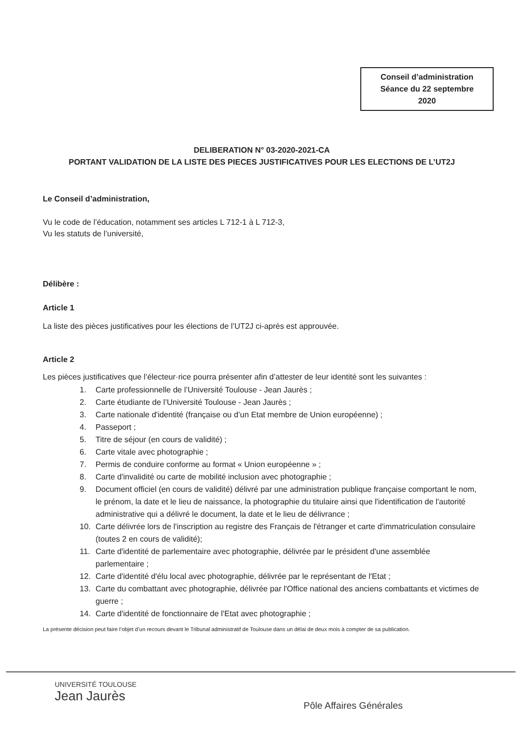Conseil d’administration
Séance du 22 septembre
2020
DELIBERATION N° 03-2020-2021-CA
PORTANT VALIDATION DE LA LISTE DES PIECES JUSTIFICATIVES POUR LES ELECTIONS DE L’UT2J
Le Conseil d’administration,
Vu le code de l’éducation, notamment ses articles L 712-1 à L 712-3,
Vu les statuts de l’université,
Délibère :
Article 1
La liste des pièces justificatives pour les élections de l’UT2J ci-après est approuvée.
Article 2
Les pièces justificatives que l’électeur·rice pourra présenter afin d’attester de leur identité sont les suivantes :
1. Carte professionnelle de l’Université Toulouse - Jean Jaurès ;
2. Carte étudiante de l’Université Toulouse - Jean Jaurès ;
3. Carte nationale d'identité (française ou d’un Etat membre de Union européenne) ;
4. Passeport ;
5. Titre de séjour (en cours de validité) ;
6. Carte vitale avec photographie ;
7. Permis de conduire conforme au format « Union européenne » ;
8. Carte d'invalidité ou carte de mobilité inclusion avec photographie ;
9. Document officiel (en cours de validité) délivré par une administration publique française comportant le nom, le prénom, la date et le lieu de naissance, la photographie du titulaire ainsi que l'identification de l'autorité administrative qui a délivré le document, la date et le lieu de délivrance ;
10. Carte délivrée lors de l'inscription au registre des Français de l'étranger et carte d'immatriculation consulaire (toutes 2 en cours de validité);
11. Carte d'identité de parlementaire avec photographie, délivrée par le président d'une assemblée parlementaire ;
12. Carte d'identité d'élu local avec photographie, délivrée par le représentant de l'Etat ;
13. Carte du combattant avec photographie, délivrée par l'Office national des anciens combattants et victimes de guerre ;
14. Carte d'identité de fonctionnaire de l'Etat avec photographie ;
La présente décision peut faire l’objet d’un recours devant le Tribunal administratif de Toulouse dans un délai de deux mois à compter de sa publication.
UNIVERSITÉ TOULOUSE
Jean Jaurès
Pôle Affaires Générales